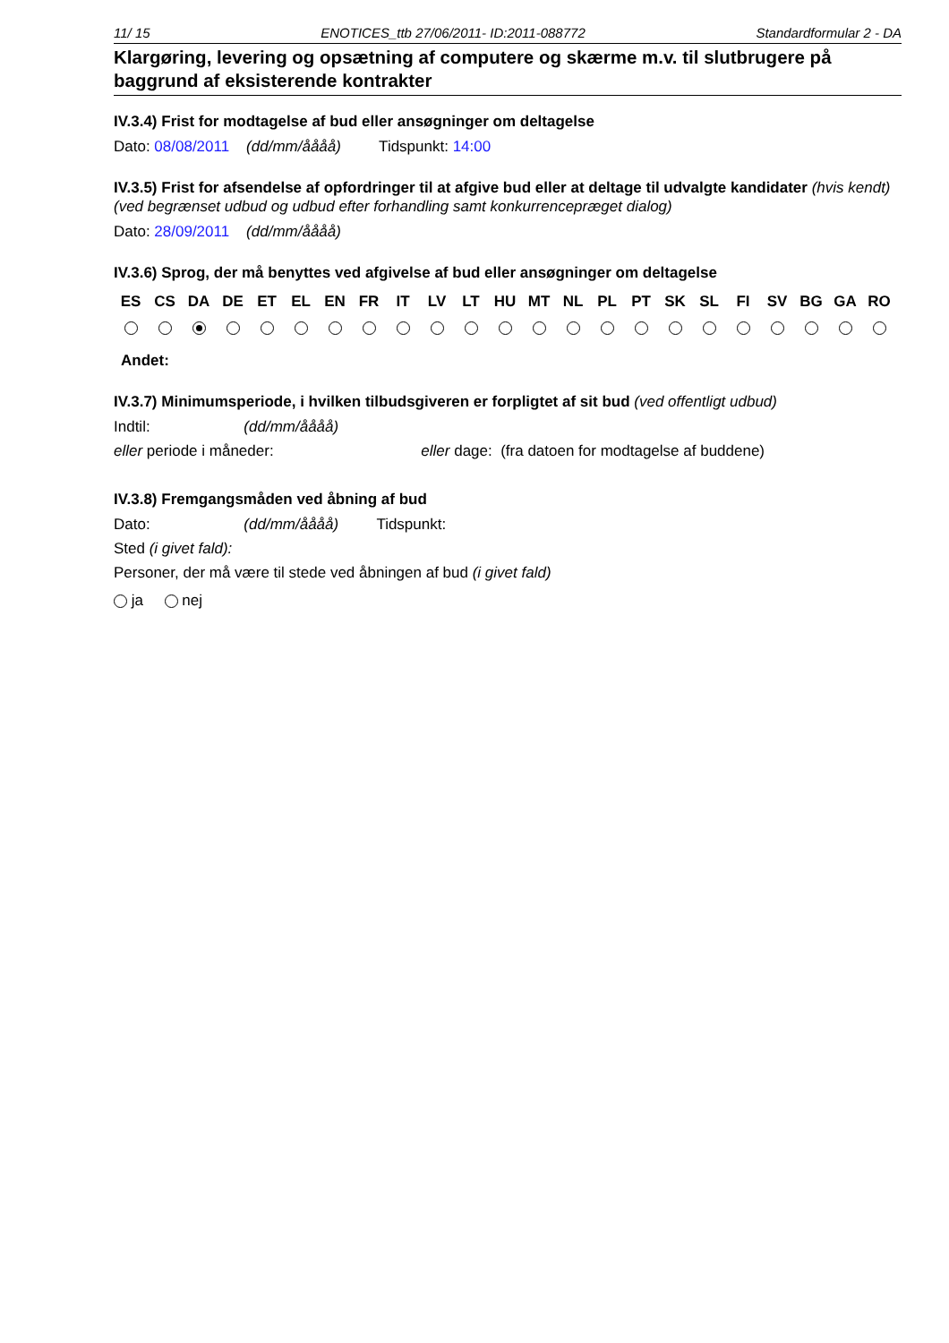11/ 15 ENOTICES_ttb 27/06/2011- ID:2011-088772 Standardformular 2 - DA
Klargøring, levering og opsætning af computere og skærme m.v. til slutbrugere på baggrund af eksisterende kontrakter
IV.3.4) Frist for modtagelse af bud eller ansøgninger om deltagelse
Dato: 08/08/2011 (dd/mm/åååå) Tidspunkt: 14:00
IV.3.5) Frist for afsendelse af opfordringer til at afgive bud eller at deltage til udvalgte kandidater (hvis kendt) (ved begrænset udbud og udbud efter forhandling samt konkurrencepræget dialog)
Dato: 28/09/2011 (dd/mm/åååå)
IV.3.6) Sprog, der må benyttes ved afgivelse af bud eller ansøgninger om deltagelse
| ES | CS | DA | DE | ET | EL | EN | FR | IT | LV | LT | HU | MT | NL | PL | PT | SK | SL | FI | SV | BG | GA | RO |
| --- | --- | --- | --- | --- | --- | --- | --- | --- | --- | --- | --- | --- | --- | --- | --- | --- | --- | --- | --- | --- | --- | --- |
Andet:
IV.3.7) Minimumsperiode, i hvilken tilbudsgiveren er forpligtet af sit bud (ved offentligt udbud)
Indtil: (dd/mm/åååå)
eller periode i måneder: eller dage: (fra datoen for modtagelse af buddene)
IV.3.8) Fremgangsmåden ved åbning af bud
Dato: (dd/mm/åååå) Tidspunkt:
Sted (i givet fald):
Personer, der må være til stede ved åbningen af bud (i givet fald)
ja nej